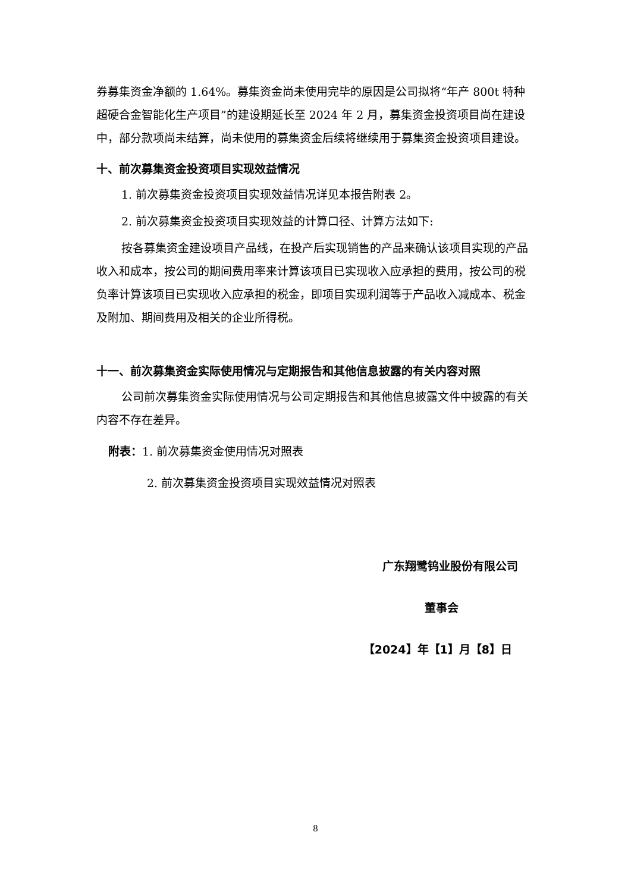券募集资金净额的 1.64%。募集资金尚未使用完毕的原因是公司拟将“年产 800t 特种超硬合金智能化生产项目”的建设期延长至 2024 年 2 月，募集资金投资项目尚在建设中，部分款项尚未结算，尚未使用的募集资金后续将继续用于募集资金投资项目建设。
十、前次募集资金投资项目实现效益情况
1. 前次募集资金投资项目实现效益情况详见本报告附表 2。
2. 前次募集资金投资项目实现效益的计算口径、计算方法如下:
按各募集资金建设项目产品线，在投产后实现销售的产品来确认该项目实现的产品收入和成本，按公司的期间费用率来计算该项目已实现收入应承担的费用，按公司的税负率计算该项目已实现收入应承担的税金，即项目实现利润等于产品收入减成本、税金及附加、期间费用及相关的企业所得税。
十一、前次募集资金实际使用情况与定期报告和其他信息披露的有关内容对照
公司前次募集资金实际使用情况与公司定期报告和其他信息披露文件中披露的有关内容不存在差异。
附表：1. 前次募集资金使用情况对照表
2. 前次募集资金投资项目实现效益情况对照表
广东翔鹭钨业股份有限公司
董事会
【2024】年【1】月【8】日
8